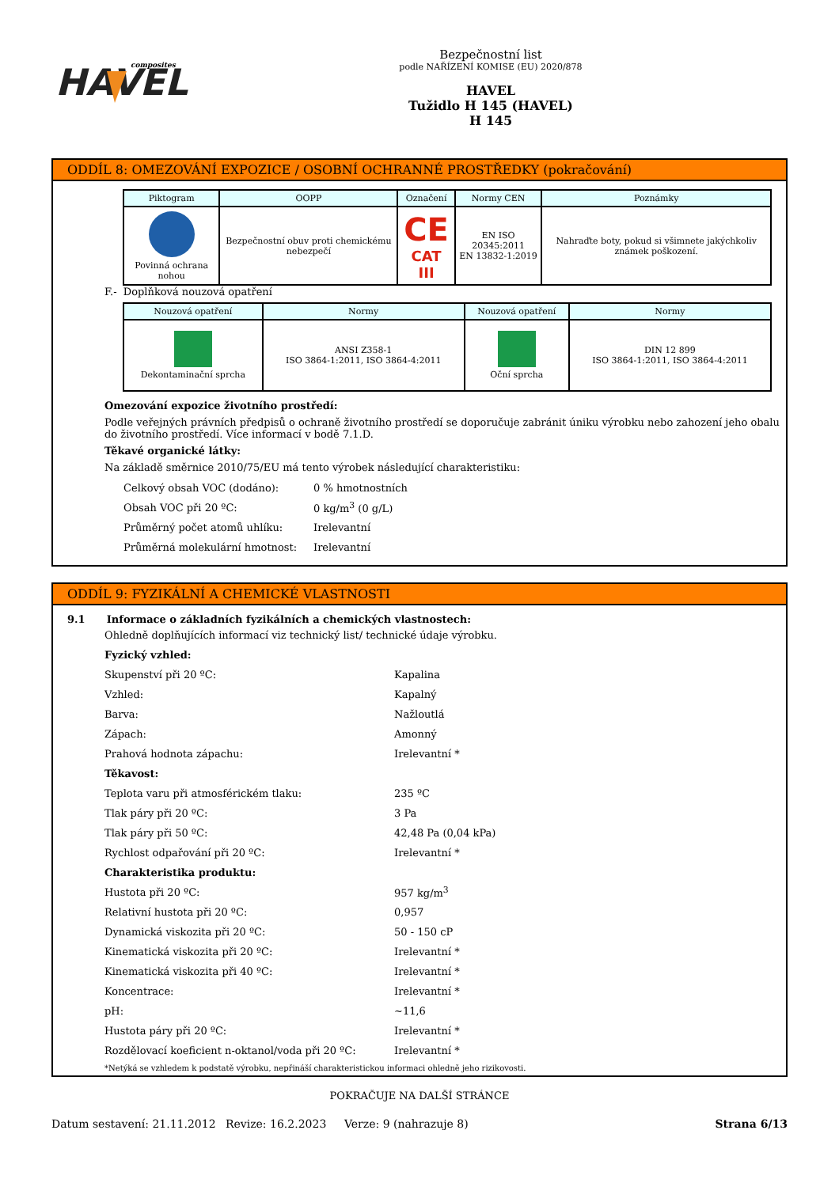HAVEL
composites
Bezpečnostní list
podle NAŘÍZENÍ KOMISE (EU) 2020/878
HAVEL
Tužidlo H 145 (HAVEL)
H 145
ODDÍL 8: OMEZOVÁNÍ EXPOZICE / OSOBNÍ OCHRANNÉ PROSTŘEDKY (pokračování)
| Piktogram | OOPP | Označení | Normy CEN | Poznámky |
| --- | --- | --- | --- | --- |
| Povinná ochrana nohou | Bezpečnostní obuv proti chemickému nebezpečí | CE CAT III | EN ISO 20345:2011 EN 13832-1:2019 | Nahraďte boty, pokud si všimnete jakýchkoliv známek poškození. |
F.- Doplňková nouzová opatření
| Nouzová opatření | Normy | Nouzová opatření | Normy |
| --- | --- | --- | --- |
| Dekontaminační sprcha | ANSI Z358-1 ISO 3864-1:2011, ISO 3864-4:2011 | Oční sprcha | DIN 12 899 ISO 3864-1:2011, ISO 3864-4:2011 |
Omezování expozice životního prostředí:
Podle veřejných právních předpisů o ochraně životního prostředí se doporučuje zabránit úniku výrobku nebo zahození jeho obalu do životního prostředí. Více informací v bodě 7.1.D.
Těkavé organické látky:
Na základě směrnice 2010/75/EU má tento výrobek následující charakteristiku:
Celkový obsah VOC (dodáno): 0 % hmotnostních
Obsah VOC při 20 ºC: 0 kg/m<sup>3</sup> (0 g/L)
Průměrný počet atomů uhlíku: Irelevantní
Průměrná molekulární hmotnost: Irelevantní
ODDÍL 9: FYZIKÁLNÍ A CHEMICKÉ VLASTNOSTI
9.1 Informace o základních fyzikálních a chemických vlastnostech:
Ohledně doplňujících informací viz technický list/ technické údaje výrobku.
Fyzický vzhled:
Skupenství při 20 ºC: Kapalina
Vzhled: Kapalný
Barva: Nažloutlá
Zápach: Amonný
Prahová hodnota zápachu: Irelevantní *
Těkavost:
Teplota varu při atmosférickém tlaku: 235 ºC
Tlak páry při 20 ºC: 3 Pa
Tlak páry při 50 ºC: 42,48 Pa (0,04 kPa)
Rychlost odpařování při 20 ºC: Irelevantní *
Charakteristika produktu:
Hustota při 20 ºC: 957 kg/m<sup>3</sup>
Relativní hustota při 20 ºC: 0,957
Dynamická viskozita při 20 ºC: 50 - 150 cP
Kinematická viskozita při 20 ºC: Irelevantní *
Kinematická viskozita při 40 ºC: Irelevantní *
Koncentrace: Irelevantní *
pH: ~11,6
Hustota páry při 20 ºC: Irelevantní *
Rozdělovací koeficient n-oktanol/voda při 20 ºC: Irelevantní *
*Netýká se vzhledem k podstatě výrobku, nepřináší charakteristickou informaci ohledně jeho rizikovosti.
POKRAČUJE NA DALŠÍ STRÁNCE
Datum sestavení: 21.11.2012 Revize: 16.2.2023 Verze: 9 (nahrazuje 8) Strana 6/13